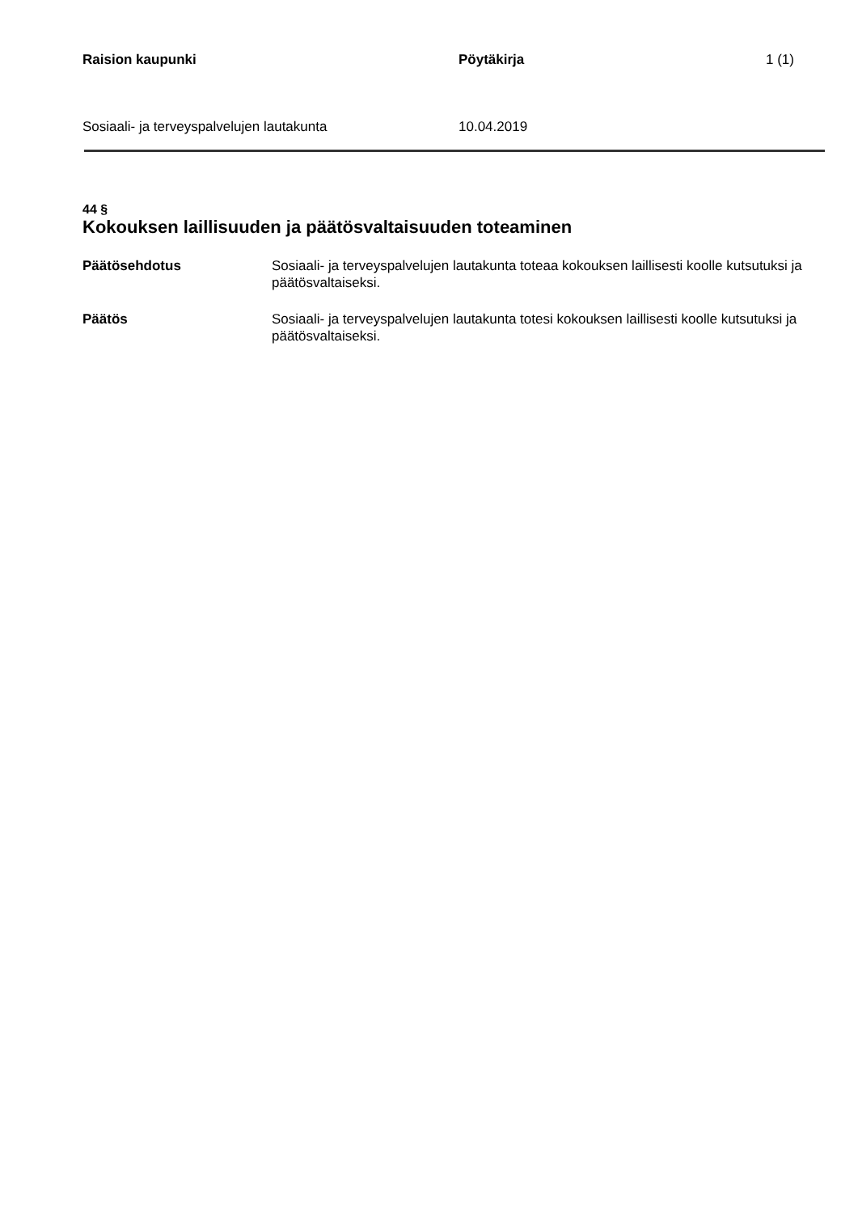Raision kaupunki Pöytäkirja 1 (1)
Sosiaali- ja terveyspalvelujen lautakunta 10.04.2019
44 §
Kokouksen laillisuuden ja päätösvaltaisuuden toteaminen
Päätösehdotus Sosiaali- ja terveyspalvelujen lautakunta toteaa kokouksen laillisesti koolle kutsutuksi ja päätösvaltaiseksi.
Päätös Sosiaali- ja terveyspalvelujen lautakunta totesi kokouksen laillisesti koolle kutsutuksi ja päätösvaltaiseksi.